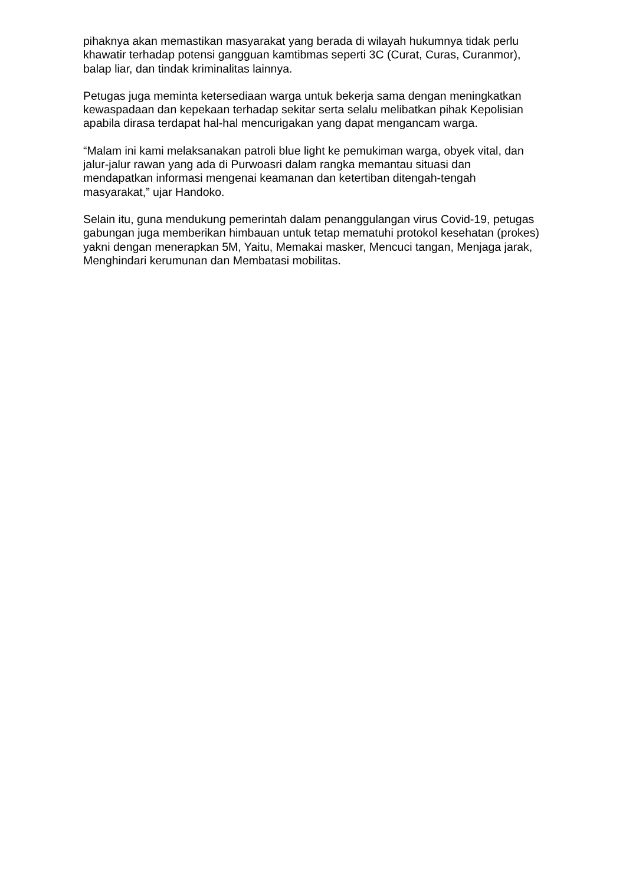pihaknya akan memastikan masyarakat yang berada di wilayah hukumnya tidak perlu khawatir terhadap potensi gangguan kamtibmas seperti 3C (Curat, Curas, Curanmor), balap liar, dan tindak kriminalitas lainnya.
Petugas juga meminta ketersediaan warga untuk bekerja sama dengan meningkatkan kewaspadaan dan kepekaan terhadap sekitar serta selalu melibatkan pihak Kepolisian apabila dirasa terdapat hal-hal mencurigakan yang dapat mengancam warga.
“Malam ini kami melaksanakan patroli blue light ke pemukiman warga, obyek vital, dan jalur-jalur rawan yang ada di Purwoasri dalam rangka memantau situasi dan mendapatkan informasi mengenai keamanan dan ketertiban ditengah-tengah masyarakat,” ujar Handoko.
Selain itu, guna mendukung pemerintah dalam penanggulangan virus Covid-19, petugas gabungan juga memberikan himbauan untuk tetap mematuhi protokol kesehatan (prokes) yakni dengan menerapkan 5M, Yaitu, Memakai masker, Mencuci tangan, Menjaga jarak, Menghindari kerumunan dan Membatasi mobilitas.